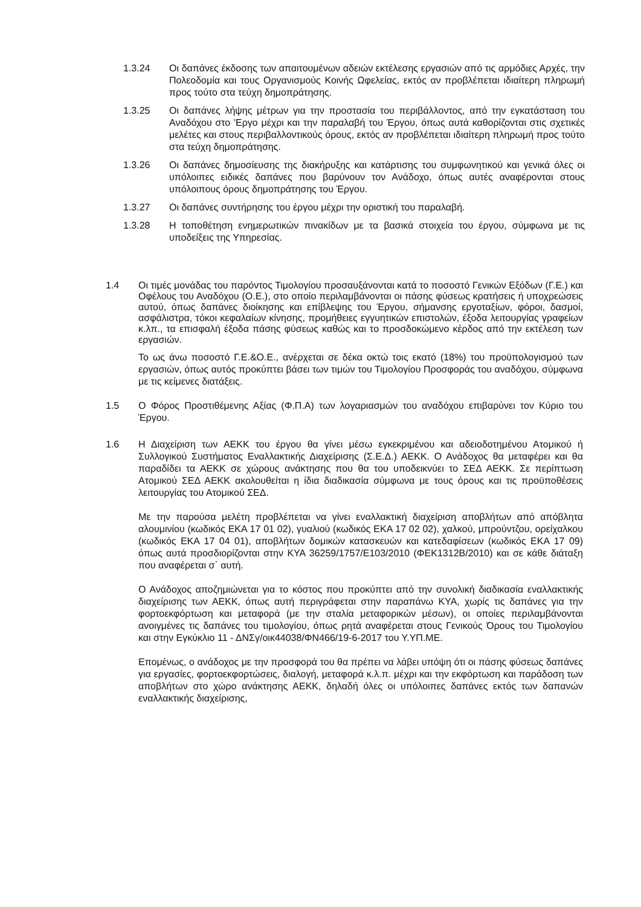1.3.24 Οι δαπάνες έκδοσης των απαιτουμένων αδειών εκτέλεσης εργασιών από τις αρμόδιες Αρχές, την Πολεοδομία και τους Οργανισμούς Κοινής Ωφελείας, εκτός αν προβλέπεται ιδιαίτερη πληρωμή προς τούτο στα τεύχη δημοπράτησης.
1.3.25 Οι δαπάνες λήψης μέτρων για την προστασία του περιβάλλοντος, από την εγκατάσταση του Αναδόχου στο 'Εργο μέχρι και την παραλαβή του Έργου, όπως αυτά καθορίζονται στις σχετικές μελέτες και στους περιβαλλοντικούς όρους, εκτός αν προβλέπεται ιδιαίτερη πληρωμή προς τούτο στα τεύχη δημοπράτησης.
1.3.26 Οι δαπάνες δημοσίευσης της διακήρυξης και κατάρτισης του συμφωνητικού και γενικά όλες οι υπόλοιπες ειδικές δαπάνες που βαρύνουν τον Ανάδοχο, όπως αυτές αναφέρονται στους υπόλοιπους όρους δημοπράτησης του Έργου.
1.3.27 Οι δαπάνες συντήρησης του έργου μέχρι την οριστική του παραλαβή.
1.3.28 Η τοποθέτηση ενημερωτικών πινακίδων με τα βασικά στοιχεία του έργου, σύμφωνα με τις υποδείξεις της Υπηρεσίας.
1.4 Οι τιμές μονάδας του παρόντος Τιμολογίου προσαυξάνονται κατά το ποσοστό Γενικών Εξόδων (Γ.Ε.) και Οφέλους του Αναδόχου (Ο.Ε.), στο οποίο περιλαμβάνονται οι πάσης φύσεως κρατήσεις ή υποχρεώσεις αυτού, όπως δαπάνες διοίκησης και επίβλεψης του Έργου, σήμανσης εργοταξίων, φόροι, δασμοί, ασφάλιστρα, τόκοι κεφαλαίων κίνησης, προμήθειες εγγυητικών επιστολών, έξοδα λειτουργίας γραφείων κ.λπ., τα επισφαλή έξοδα πάσης φύσεως καθώς και το προσδοκώμενο κέρδος από την εκτέλεση των εργασιών.
Το ως άνω ποσοστό Γ.Ε.&Ο.Ε., ανέρχεται σε δέκα οκτώ τοις εκατό (18%) του προϋπολογισμού των εργασιών, όπως αυτός προκύπτει βάσει των τιμών του Τιμολογίου Προσφοράς του αναδόχου, σύμφωνα με τις κείμενες διατάξεις.
1.5 Ο Φόρος Προστιθέμενης Αξίας (Φ.Π.Α) των λογαριασμών του αναδόχου επιβαρύνει τον Κύριο του Έργου.
1.6 Η Διαχείριση των ΑΕΚΚ του έργου θα γίνει μέσω εγκεκριμένου και αδειοδοτημένου Ατομικού ή Συλλογικού Συστήματος Εναλλακτικής Διαχείρισης (Σ.Ε.Δ.) ΑΕΚΚ. Ο Ανάδοχος θα μεταφέρει και θα παραδίδει τα ΑΕΚΚ σε χώρους ανάκτησης που θα του υποδεικνύει το ΣΕΔ ΑΕΚΚ. Σε περίπτωση Ατομικού ΣΕΔ ΑΕΚΚ ακολουθείται η ίδια διαδικασία σύμφωνα με τους όρους και τις προϋποθέσεις λειτουργίας του Ατομικού ΣΕΔ.
Με την παρούσα μελέτη προβλέπεται να γίνει εναλλακτική διαχείριση αποβλήτων από απόβλητα αλουμινίου (κωδικός ΕΚΑ 17 01 02), γυαλιού (κωδικός ΕΚΑ 17 02 02), χαλκού, μπρούντζου, ορείχαλκου (κωδικός ΕΚΑ 17 04 01), αποβλήτων δομικών κατασκευών και κατεδαφίσεων (κωδικός ΕΚΑ 17 09) όπως αυτά προσδιορίζονται στην ΚΥΑ 36259/1757/Ε103/2010 (ΦΕΚ1312Β/2010) και σε κάθε διάταξη που αναφέρεται σ΄ αυτή.
Ο Ανάδοχος αποζημιώνεται για το κόστος που προκύπτει από την συνολική διαδικασία εναλλακτικής διαχείρισης των ΑΕΚΚ, όπως αυτή περιγράφεται στην παραπάνω ΚΥΑ, χωρίς τις δαπάνες για την φορτοεκφόρτωση και μεταφορά (με την σταλία μεταφορικών μέσων), οι οποίες περιλαμβάνονται ανοιγμένες τις δαπάνες του τιμολογίου, όπως ρητά αναφέρεται στους Γενικούς Όρους του Τιμολογίου και στην Εγκύκλιο 11 - ΔΝΣγ/οικ44038/ΦΝ466/19-6-2017 του Υ.ΥΠ.ΜΕ.
Επομένως, ο ανάδοχος με την προσφορά του θα πρέπει να λάβει υπόψη ότι οι πάσης φύσεως δαπάνες για εργασίες, φορτοεκφορτώσεις, διαλογή, μεταφορά κ.λ.π. μέχρι και την εκφόρτωση και παράδοση των αποβλήτων στο χώρο ανάκτησης ΑΕΚΚ, δηλαδή όλες οι υπόλοιπες δαπάνες εκτός των δαπανών εναλλακτικής διαχείρισης,